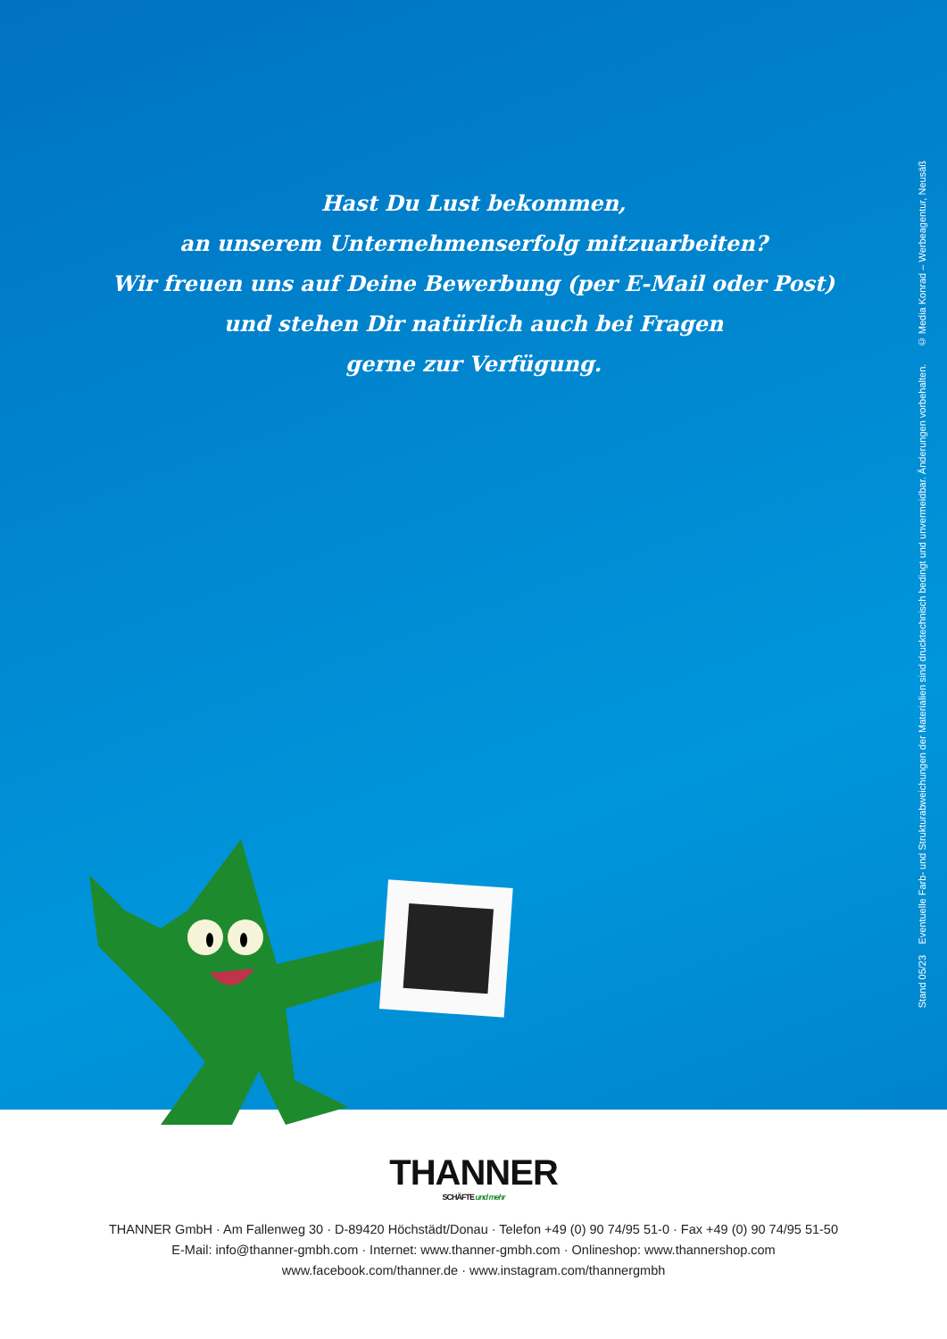Hast Du Lust bekommen,
an unserem Unternehmenserfolg mitzuarbeiten?
Wir freuen uns auf Deine Bewerbung (per E-Mail oder Post)
und stehen Dir natürlich auch bei Fragen
gerne zur Verfügung.
Stand 05/23 Eventuelle Farb- und Strukturabweichungen der Materialien sind drucktechnisch bedingt und unvermeidbar. Änderungen vorbehalten. © Media Konrad – Werbeagentur, Neusäß
THANNER
SCHÄFTE und mehr
THANNER GmbH · Am Fallenweg 30 · D-89420 Höchstädt/Donau · Telefon +49 (0) 90 74/95 51-0 · Fax +49 (0) 90 74/95 51-50
E-Mail: info@thanner-gmbh.com · Internet: www.thanner-gmbh.com · Onlineshop: www.thannershop.com
www.facebook.com/thanner.de · www.instagram.com/thannergmbh